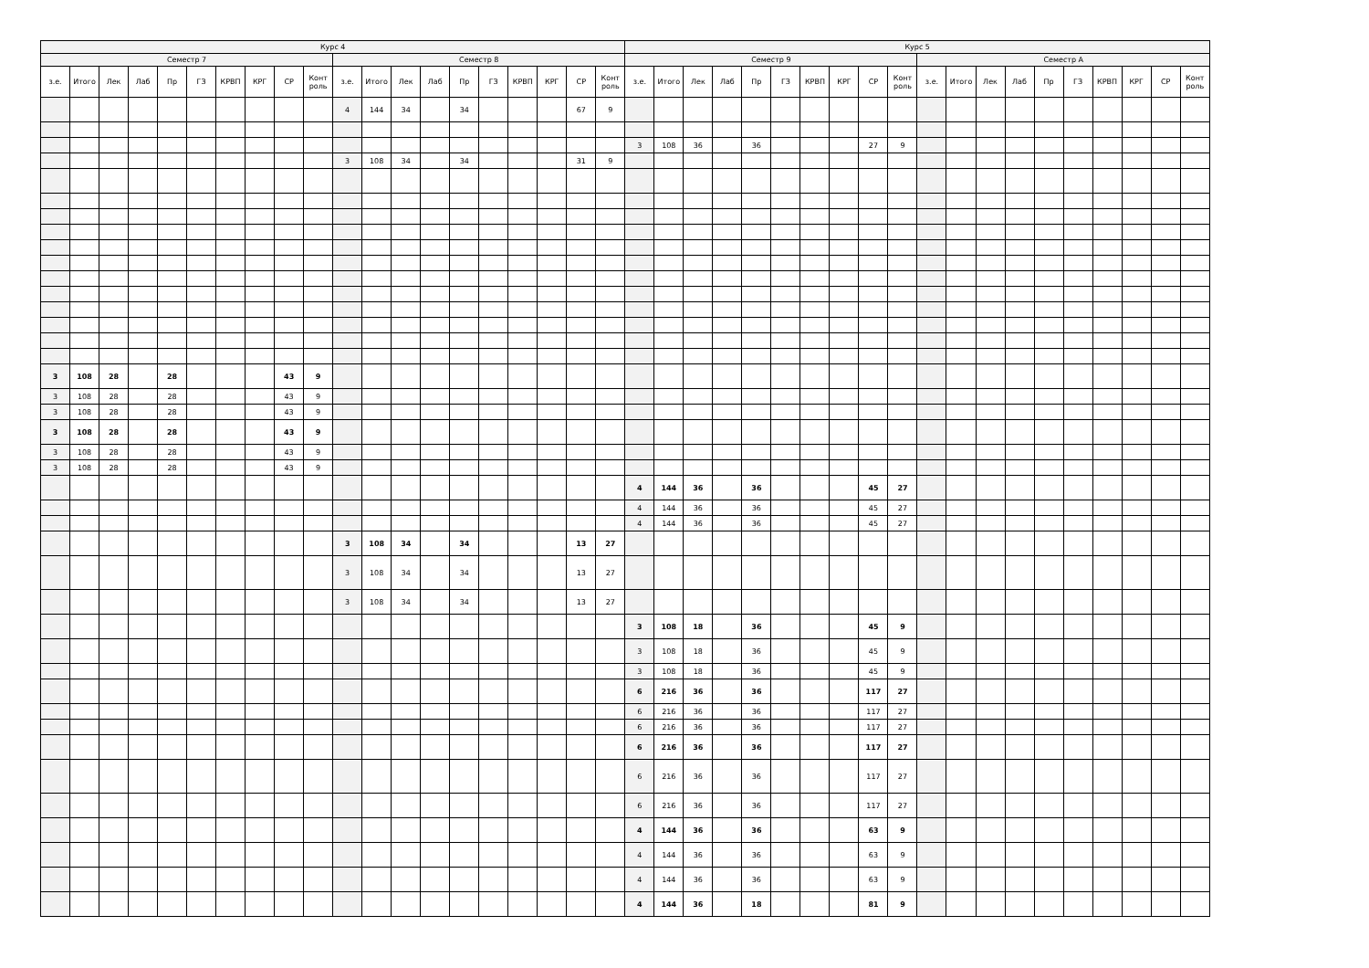| Курс 4 | | | | | | | | | | | | | | | | | | | | Курс 5 | | | | | | | | | | | | | | | | | | | |
| --- | --- | --- | --- | --- | --- | --- | --- | --- | --- | --- | --- | --- | --- | --- | --- | --- | --- | --- | --- | --- | --- | --- | --- | --- | --- | --- | --- | --- | --- | --- | --- | --- | --- | --- | --- | --- | --- | --- | --- |
| Семестр 7 | | | | | | | | | | Семестр 8 | | | | | | | | | | Семестр 9 | | | | | | | | | | Семестр A | | | | | | | | | |
| з.е. | Итого | Лек | Лаб | Пр | ГЗ | КРВП | КРГ | СР | Конт роль | з.е. | Итого | Лек | Лаб | Пр | ГЗ | КРВП | КРГ | СР | Конт роль | з.е. | Итого | Лек | Лаб | Пр | ГЗ | КРВП | КРГ | СР | Конт роль | з.е. | Итого | Лек | Лаб | Пр | ГЗ | КРВП | КРГ | СР | Конт роль |
| | | | | | | | | | | 4 | 144 | 34 | | 34 | | | | 67 | 9 | | | | | | | | | | | | | | | | | | | | |
| | | | | | | | | | | | | | | | | | | | | 3 | 108 | 36 | | 36 | | | | 27 | 9 | | | | | | | | | | |
| | | | | | | | | | | 3 | 108 | 34 | | 34 | | | | 31 | 9 | | | | | | | | | | | | | | | | | | | | |
| 3 | 108 | 28 | | 28 | | | | 43 | 9 | | | | | | | | | | | | | | | | | | | | | | | | | | | | | | |
| 3 | 108 | 28 | | 28 | | | | 43 | 9 | | | | | | | | | | | | | | | | | | | | | | | | | | | | | | |
| 3 | 108 | 28 | | 28 | | | | 43 | 9 | | | | | | | | | | | | | | | | | | | | | | | | | | | | | | |
| 3 | 108 | 28 | | 28 | | | | 43 | 9 | | | | | | | | | | | | | | | | | | | | | | | | | | | | | | |
| 3 | 108 | 28 | | 28 | | | | 43 | 9 | | | | | | | | | | | | | | | | | | | | | | | | | | | | | | |
| 3 | 108 | 28 | | 28 | | | | 43 | 9 | | | | | | | | | | | | | | | | | | | | | | | | | | | | | | |
| | | | | | | | | | | | | | | | | | | | | 4 | 144 | 36 | | 36 | | | | 45 | 27 | | | | | | | | | | |
| | | | | | | | | | | | | | | | | | | | | 4 | 144 | 36 | | 36 | | | | 45 | 27 | | | | | | | | | | |
| | | | | | | | | | | | | | | | | | | | | 4 | 144 | 36 | | 36 | | | | 45 | 27 | | | | | | | | | | |
| | | | | | | | | | | 3 | 108 | 34 | | 34 | | | | 13 | 27 | | | | | | | | | | | | | | | | | | | | |
| | | | | | | | | | | 3 | 108 | 34 | | 34 | | | | 13 | 27 | | | | | | | | | | | | | | | | | | | | |
| | | | | | | | | | | 3 | 108 | 34 | | 34 | | | | 13 | 27 | | | | | | | | | | | | | | | | | | | | |
| | | | | | | | | | | | | | | | | | | | | 3 | 108 | 18 | | 36 | | | | 45 | 9 | | | | | | | | | | |
| | | | | | | | | | | | | | | | | | | | | 3 | 108 | 18 | | 36 | | | | 45 | 9 | | | | | | | | | | |
| | | | | | | | | | | | | | | | | | | | | 3 | 108 | 18 | | 36 | | | | 45 | 9 | | | | | | | | | | |
| | | | | | | | | | | | | | | | | | | | | 6 | 216 | 36 | | 36 | | | | 117 | 27 | | | | | | | | | | |
| | | | | | | | | | | | | | | | | | | | | 6 | 216 | 36 | | 36 | | | | 117 | 27 | | | | | | | | | | |
| | | | | | | | | | | | | | | | | | | | | 6 | 216 | 36 | | 36 | | | | 117 | 27 | | | | | | | | | | |
| | | | | | | | | | | | | | | | | | | | | 6 | 216 | 36 | | 36 | | | | 117 | 27 | | | | | | | | | | |
| | | | | | | | | | | | | | | | | | | | | 6 | 216 | 36 | | 36 | | | | 117 | 27 | | | | | | | | | | |
| | | | | | | | | | | | | | | | | | | | | 6 | 216 | 36 | | 36 | | | | 117 | 27 | | | | | | | | | | |
| | | | | | | | | | | | | | | | | | | | | 4 | 144 | 36 | | 36 | | | | 63 | 9 | | | | | | | | | | |
| | | | | | | | | | | | | | | | | | | | | 4 | 144 | 36 | | 36 | | | | 63 | 9 | | | | | | | | | | |
| | | | | | | | | | | | | | | | | | | | | 4 | 144 | 36 | | 36 | | | | 63 | 9 | | | | | | | | | | |
| | | | | | | | | | | | | | | | | | | | | 4 | 144 | 36 | | 18 | | | | 81 | 9 | | | | | | | | | | |